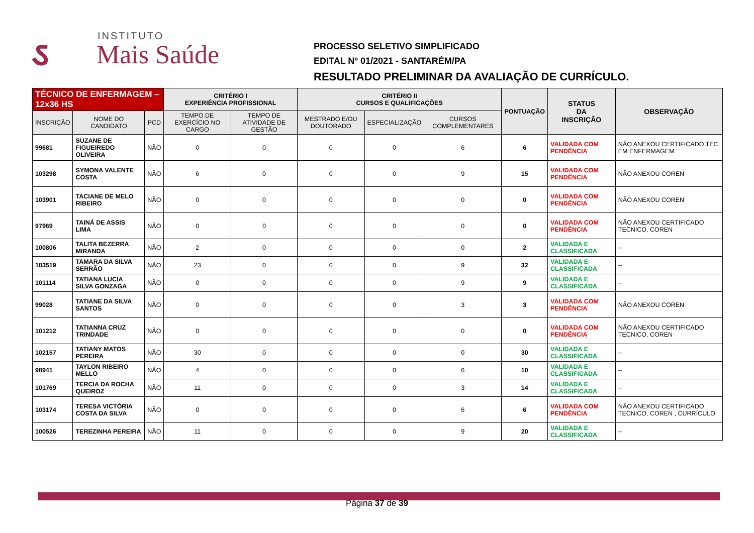ઽ
INSTITUTO
Mais Saúde
PROCESSO SELETIVO SIMPLIFICADO
EDITAL Nº 01/2021 - SANTARÉM/PA
RESULTADO PRELIMINAR DA AVALIAÇÃO DE CURRÍCULO.
| TÉCNICO DE ENFERMAGEM – 12x36 HS | | | CRITÉRIO I EXPERIÊNCIA PROFISSIONAL | | CRITÉRIO II CURSOS E QUALIFICAÇÕES | | | PONTUAÇÃO | STATUS DA INSCRIÇÃO | OBSERVAÇÃO |
| --- | --- | --- | --- | --- | --- | --- | --- | --- | --- | --- |
| INSCRIÇÃO | NOME DO CANDIDATO | PCD | TEMPO DE EXERCÍCIO NO CARGO | TEMPO DE ATIVIDADE DE GESTÃO | MESTRADO E/OU DOUTORADO | ESPECIALIZAÇÃO | CURSOS COMPLEMENTARES | | | |
| 99681 | SUZANE DE FIGUEIREDO OLIVEIRA | NÃO | 0 | 0 | 0 | 0 | 6 | 6 | VALIDADA COM PENDÊNCIA | NÃO ANEXOU CERTIFICADO TEC EM ENFERMAGEM |
| 103298 | SYMONA VALENTE COSTA | NÃO | 6 | 0 | 0 | 0 | 9 | 15 | VALIDADA COM PENDÊNCIA | NÃO ANEXOU COREN |
| 103901 | TACIANE DE MELO RIBEIRO | NÃO | 0 | 0 | 0 | 0 | 0 | 0 | VALIDADA COM PENDÊNCIA | NÃO ANEXOU COREN |
| 97969 | TAINÁ DE ASSIS LIMA | NÃO | 0 | 0 | 0 | 0 | 0 | 0 | VALIDADA COM PENDÊNCIA | NÃO ANEXOU CERTIFICADO TECNICO, COREN |
| 100806 | TALITA BEZERRA MIRANDA | NÃO | 2 | 0 | 0 | 0 | 0 | 2 | VALIDADA E CLASSIFICADA | -- |
| 103519 | TAMARA DA SILVA SERRÃO | NÃO | 23 | 0 | 0 | 0 | 9 | 32 | VALIDADA E CLASSIFICADA | -- |
| 101114 | TATIANA LUCIA SILVA GONZAGA | NÃO | 0 | 0 | 0 | 0 | 9 | 9 | VALIDADA E CLASSIFICADA | -- |
| 99028 | TATIANE DA SILVA SANTOS | NÃO | 0 | 0 | 0 | 0 | 3 | 3 | VALIDADA COM PENDÊNCIA | NÃO ANEXOU COREN |
| 101212 | TATIANNA CRUZ TRINDADE | NÃO | 0 | 0 | 0 | 0 | 0 | 0 | VALIDADA COM PENDÊNCIA | NÃO ANEXOU CERTIFICADO TECNICO, COREN |
| 102157 | TATIANY MATOS PEREIRA | NÃO | 30 | 0 | 0 | 0 | 0 | 30 | VALIDADA E CLASSIFICADA | -- |
| 98941 | TAYLON RIBEIRO MELLO | NÃO | 4 | 0 | 0 | 0 | 6 | 10 | VALIDADA E CLASSIFICADA | -- |
| 101769 | TERCIA DA ROCHA QUEIROZ | NÃO | 11 | 0 | 0 | 0 | 3 | 14 | VALIDADA E CLASSIFICADA | -- |
| 103174 | TERESA VICTÓRIA COSTA DA SILVA | NÃO | 0 | 0 | 0 | 0 | 6 | 6 | VALIDADA COM PENDÊNCIA | NÃO ANEXOU CERTIFICADO TECNICO, COREN , CURRÍCULO |
| 100526 | TEREZINHA PEREIRA | NÃO | 11 | 0 | 0 | 0 | 9 | 20 | VALIDADA E CLASSIFICADA | -- |
Página 37 de 39